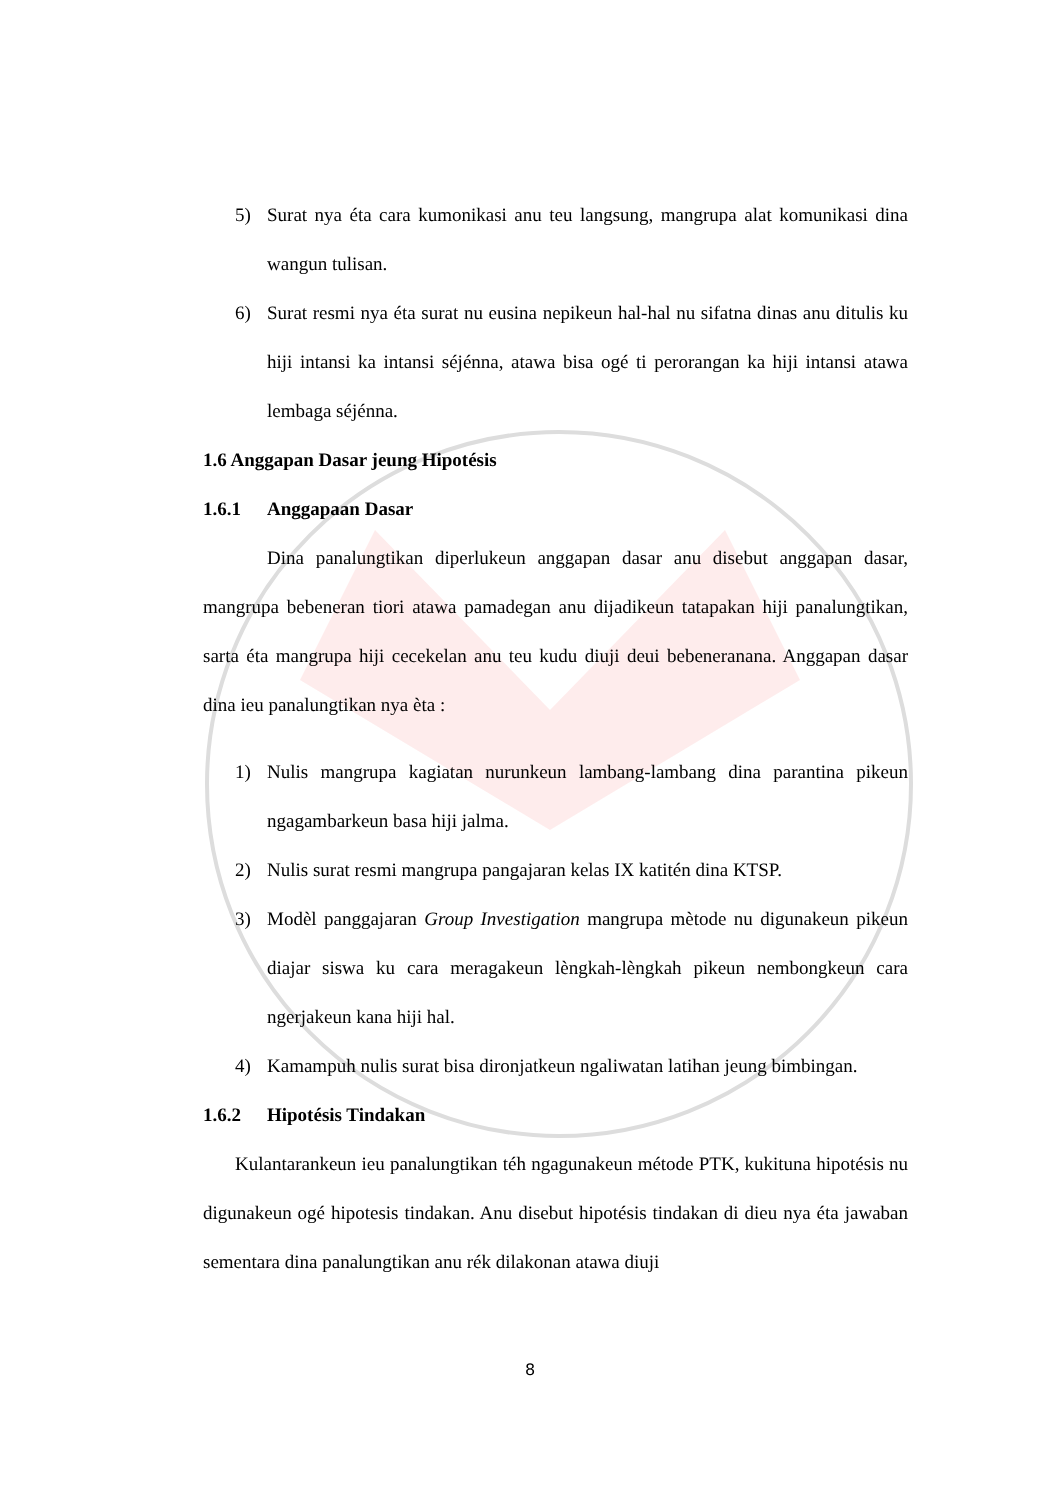5) Surat nya éta cara kumonikasi anu teu langsung, mangrupa alat komunikasi dina wangun tulisan.
6) Surat resmi nya éta surat nu eusina nepikeun hal-hal nu sifatna dinas anu ditulis ku hiji intansi ka intansi séjénna, atawa bisa ogé ti perorangan ka hiji intansi atawa lembaga séjénna.
1.6 Anggapan Dasar jeung Hipotésis
1.6.1 Anggapaan Dasar
Dina panalungtikan diperlukeun anggapan dasar anu disebut anggapan dasar, mangrupa bebeneran tiori atawa pamadegan anu dijadikeun tatapakan hiji panalungtikan, sarta éta mangrupa hiji cecekelan anu teu kudu diuji deui bebeneranana. Anggapan dasar dina ieu panalungtikan nya èta :
1) Nulis mangrupa kagiatan nurunkeun lambang-lambang dina parantina pikeun ngagambarkeun basa hiji jalma.
2) Nulis surat resmi mangrupa pangajaran kelas IX katitén dina KTSP.
3) Modèl panggajaran Group Investigation mangrupa mètode nu digunakeun pikeun diajar siswa ku cara meragakeun lèngkah-lèngkah pikeun nembongkeun cara ngerjakeun kana hiji hal.
4) Kamampuh nulis surat bisa dironjatkeun ngaliwatan latihan jeung bimbingan.
1.6.2 Hipotésis Tindakan
Kulantarankeun ieu panalungtikan téh ngagunakeun métode PTK, kukituna hipotésis nu digunakeun ogé hipotesis tindakan. Anu disebut hipotésis tindakan di dieu nya éta jawaban sementara dina panalungtikan anu rék dilakonan atawa diuji
8